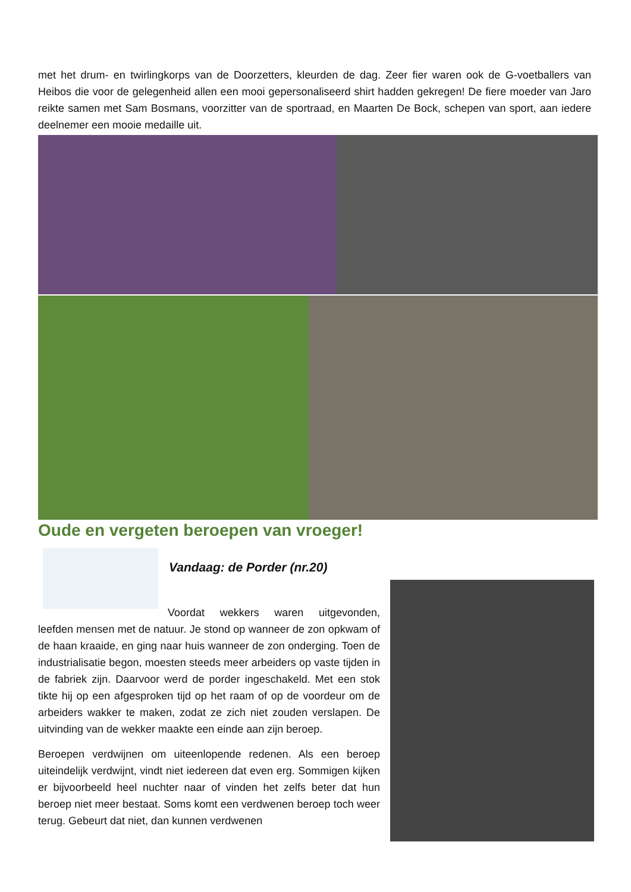met het drum- en twirlingkorps van de Doorzetters, kleurden de dag. Zeer fier waren ook de G-voetballers van Heibos die voor de gelegenheid allen een mooi gepersonaliseerd shirt hadden gekregen! De fiere moeder van Jaro reikte samen met Sam Bosmans, voorzitter van de sportraad, en Maarten De Bock, schepen van sport, aan iedere deelnemer een mooie medaille uit.
Oude en vergeten beroepen van vroeger!
Vandaag: de Porder (nr.20)
Voordat wekkers waren uitgevonden, leefden mensen met de natuur. Je stond op wanneer de zon opkwam of de haan kraaide, en ging naar huis wanneer de zon onderging. Toen de industrialisatie begon, moesten steeds meer arbeiders op vaste tijden in de fabriek zijn. Daarvoor werd de porder ingeschakeld. Met een stok tikte hij op een afgesproken tijd op het raam of op de voordeur om de arbeiders wakker te maken, zodat ze zich niet zouden verslapen. De uitvinding van de wekker maakte een einde aan zijn beroep.
Beroepen verdwijnen om uiteenlopende redenen. Als een beroep uiteindelijk verdwijnt, vindt niet iedereen dat even erg. Sommigen kijken er bijvoorbeeld heel nuchter naar of vinden het zelfs beter dat hun beroep niet meer bestaat. Soms komt een verdwenen beroep toch weer terug. Gebeurt dat niet, dan kunnen verdwenen